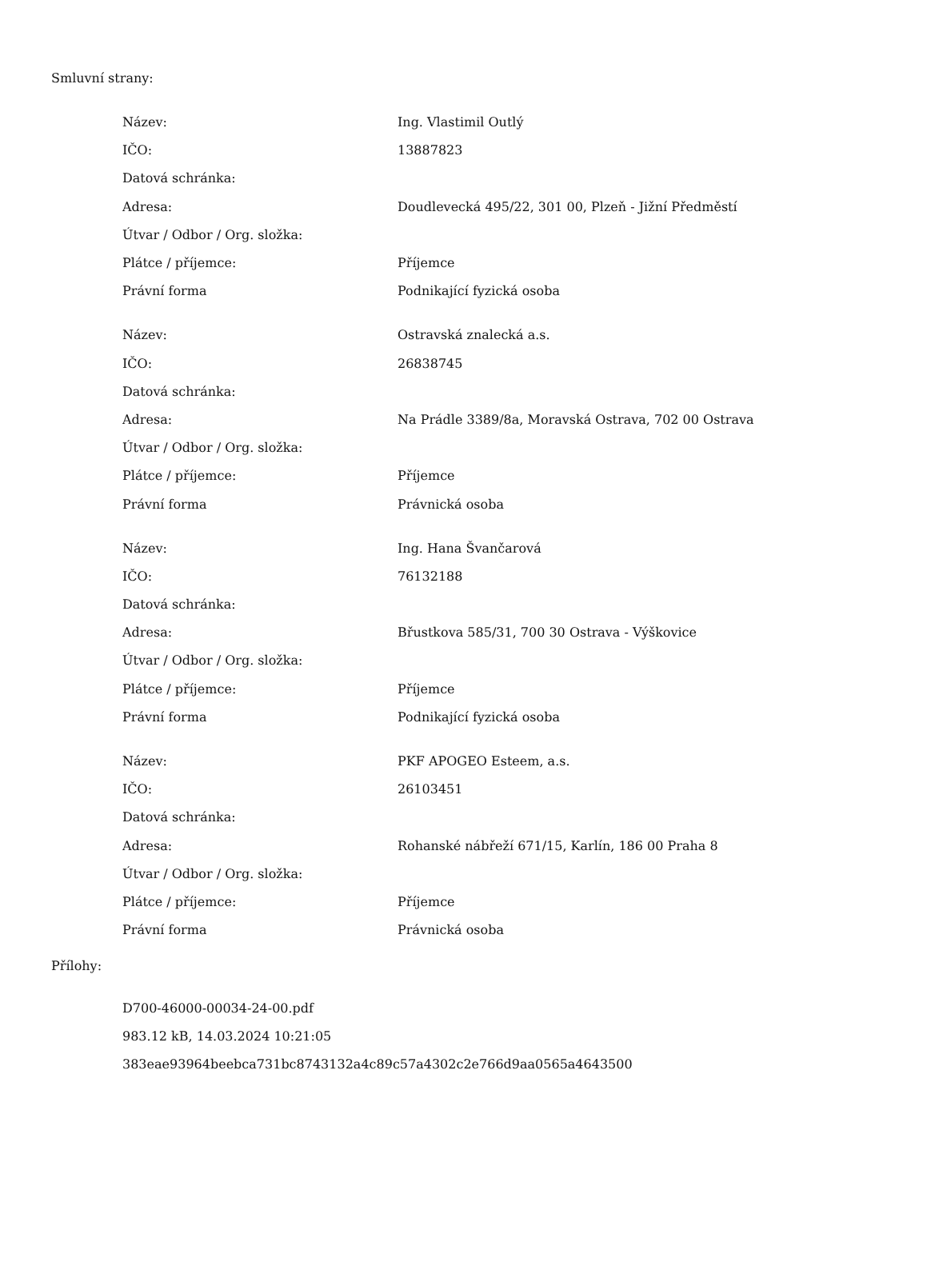Smluvní strany:
| Název: | Ing. Vlastimil Outlý |
| IČO: | 13887823 |
| Datová schránka: | |
| Adresa: | Doudlevecká 495/22, 301 00, Plzeň - Jižní Předměstí |
| Útvar / Odbor / Org. složka: | |
| Plátce / příjemce: | Příjemce |
| Právní forma | Podnikající fyzická osoba |
| Název: | Ostravská znalecká a.s. |
| IČO: | 26838745 |
| Datová schránka: | |
| Adresa: | Na Prádle 3389/8a, Moravská Ostrava, 702 00 Ostrava |
| Útvar / Odbor / Org. složka: | |
| Plátce / příjemce: | Příjemce |
| Právní forma | Právnická osoba |
| Název: | Ing. Hana Švančarová |
| IČO: | 76132188 |
| Datová schránka: | |
| Adresa: | Břustkova 585/31, 700 30 Ostrava - Výškovice |
| Útvar / Odbor / Org. složka: | |
| Plátce / příjemce: | Příjemce |
| Právní forma | Podnikající fyzická osoba |
| Název: | PKF APOGEO Esteem, a.s. |
| IČO: | 26103451 |
| Datová schránka: | |
| Adresa: | Rohanské nábřeží 671/15, Karlín, 186 00 Praha 8 |
| Útvar / Odbor / Org. složka: | |
| Plátce / příjemce: | Příjemce |
| Právní forma | Právnická osoba |
Přílohy:
D700-46000-00034-24-00.pdf
983.12 kB, 14.03.2024 10:21:05
383eae93964beebca731bc8743132a4c89c57a4302c2e766d9aa0565a4643500